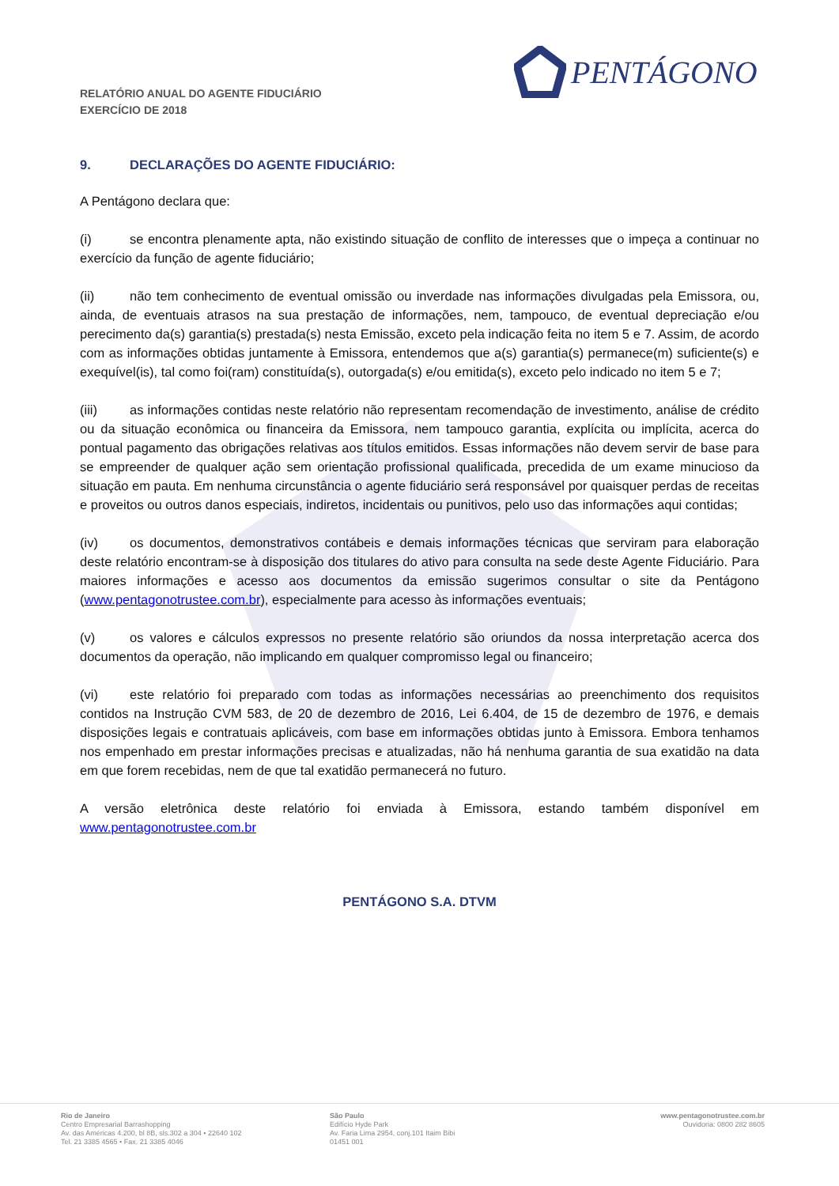PENTÁGONO
RELATÓRIO ANUAL DO AGENTE FIDUCIÁRIO
EXERCÍCIO DE 2018
9. DECLARAÇÕES DO AGENTE FIDUCIÁRIO:
A Pentágono declara que:
(i) se encontra plenamente apta, não existindo situação de conflito de interesses que o impeça a continuar no exercício da função de agente fiduciário;
(ii) não tem conhecimento de eventual omissão ou inverdade nas informações divulgadas pela Emissora, ou, ainda, de eventuais atrasos na sua prestação de informações, nem, tampouco, de eventual depreciação e/ou perecimento da(s) garantia(s) prestada(s) nesta Emissão, exceto pela indicação feita no item 5 e 7. Assim, de acordo com as informações obtidas juntamente à Emissora, entendemos que a(s) garantia(s) permanece(m) suficiente(s) e exequível(is), tal como foi(ram) constituída(s), outorgada(s) e/ou emitida(s), exceto pelo indicado no item 5 e 7;
(iii) as informações contidas neste relatório não representam recomendação de investimento, análise de crédito ou da situação econômica ou financeira da Emissora, nem tampouco garantia, explícita ou implícita, acerca do pontual pagamento das obrigações relativas aos títulos emitidos. Essas informações não devem servir de base para se empreender de qualquer ação sem orientação profissional qualificada, precedida de um exame minucioso da situação em pauta. Em nenhuma circunstância o agente fiduciário será responsável por quaisquer perdas de receitas e proveitos ou outros danos especiais, indiretos, incidentais ou punitivos, pelo uso das informações aqui contidas;
(iv) os documentos, demonstrativos contábeis e demais informações técnicas que serviram para elaboração deste relatório encontram-se à disposição dos titulares do ativo para consulta na sede deste Agente Fiduciário. Para maiores informações e acesso aos documentos da emissão sugerimos consultar o site da Pentágono (www.pentagonotrustee.com.br), especialmente para acesso às informações eventuais;
(v) os valores e cálculos expressos no presente relatório são oriundos da nossa interpretação acerca dos documentos da operação, não implicando em qualquer compromisso legal ou financeiro;
(vi) este relatório foi preparado com todas as informações necessárias ao preenchimento dos requisitos contidos na Instrução CVM 583, de 20 de dezembro de 2016, Lei 6.404, de 15 de dezembro de 1976, e demais disposições legais e contratuais aplicáveis, com base em informações obtidas junto à Emissora. Embora tenhamos nos empenhado em prestar informações precisas e atualizadas, não há nenhuma garantia de sua exatidão na data em que forem recebidas, nem de que tal exatidão permanecerá no futuro.
A versão eletrônica deste relatório foi enviada à Emissora, estando também disponível em www.pentagonotrustee.com.br
PENTÁGONO S.A. DTVM
Rio de Janeiro
Centro Empresarial Barrashopping
Av. das Américas 4.200, bl 8B, sls.302 a 304 • 22640 102
Tel. 21 3385 4565 • Fax. 21 3385 4046
São Paulo
Edifício Hyde Park
Av. Faria Lima 2954, conj.101 Itaim Bibi
01451 001
www.pentagonotrustee.com.br
Ouvidoria: 0800 282 8605